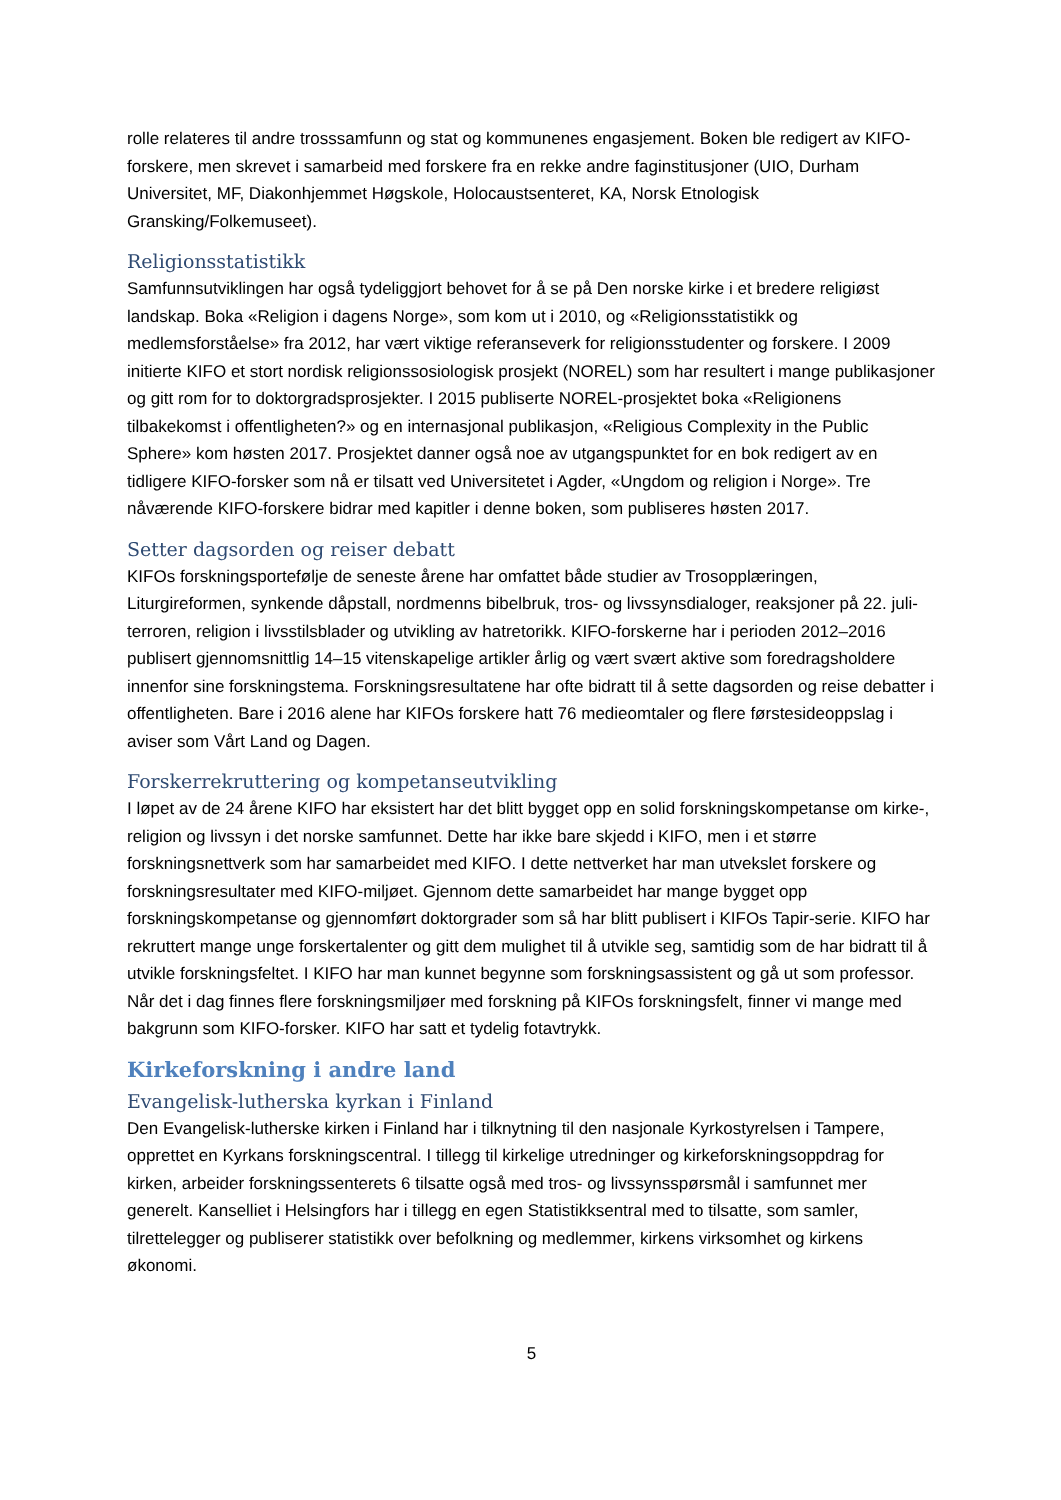rolle relateres til andre trosssamfunn og stat og kommunenes engasjement. Boken ble redigert av KIFO-forskere, men skrevet i samarbeid med forskere fra en rekke andre faginstitusjoner (UIO, Durham Universitet, MF, Diakonhjemmet Høgskole, Holocaustsenteret, KA, Norsk Etnologisk Gransking/Folkemuseet).
Religionsstatistikk
Samfunnsutviklingen har også tydeliggjort behovet for å se på Den norske kirke i et bredere religiøst landskap. Boka «Religion i dagens Norge», som kom ut i 2010, og «Religionsstatistikk og medlemsforståelse» fra 2012, har vært viktige referanseverk for religionsstudenter og forskere. I 2009 initierte KIFO et stort nordisk religionssosiologisk prosjekt (NOREL) som har resultert i mange publikasjoner og gitt rom for to doktorgradsprosjekter. I 2015 publiserte NOREL-prosjektet boka «Religionens tilbakekomst i offentligheten?» og en internasjonal publikasjon, «Religious Complexity in the Public Sphere» kom høsten 2017. Prosjektet danner også noe av utgangspunktet for en bok redigert av en tidligere KIFO-forsker som nå er tilsatt ved Universitetet i Agder, «Ungdom og religion i Norge». Tre nåværende KIFO-forskere bidrar med kapitler i denne boken, som publiseres høsten 2017.
Setter dagsorden og reiser debatt
KIFOs forskningsportefølje de seneste årene har omfattet både studier av Trosopplæringen, Liturgireformen, synkende dåpstall, nordmenns bibelbruk, tros- og livssynsdialoger, reaksjoner på 22. juli-terroren, religion i livsstilsblader og utvikling av hatretorikk. KIFO-forskerne har i perioden 2012–2016 publisert gjennomsnittlig 14–15 vitenskapelige artikler årlig og vært svært aktive som foredragsholdere innenfor sine forskningstema. Forskningsresultatene har ofte bidratt til å sette dagsorden og reise debatter i offentligheten. Bare i 2016 alene har KIFOs forskere hatt 76 medieomtaler og flere førstesideoppslag i aviser som Vårt Land og Dagen.
Forskerrekruttering og kompetanseutvikling
I løpet av de 24 årene KIFO har eksistert har det blitt bygget opp en solid forskningskompetanse om kirke-, religion og livssyn i det norske samfunnet. Dette har ikke bare skjedd i KIFO, men i et større forskningsnettverk som har samarbeidet med KIFO. I dette nettverket har man utvekslet forskere og forskningsresultater med KIFO-miljøet. Gjennom dette samarbeidet har mange bygget opp forskningskompetanse og gjennomført doktorgrader som så har blitt publisert i KIFOs Tapir-serie. KIFO har rekruttert mange unge forskertalenter og gitt dem mulighet til å utvikle seg, samtidig som de har bidratt til å utvikle forskningsfeltet. I KIFO har man kunnet begynne som forskningsassistent og gå ut som professor. Når det i dag finnes flere forskningsmiljøer med forskning på KIFOs forskningsfelt, finner vi mange med bakgrunn som KIFO-forsker. KIFO har satt et tydelig fotavtrykk.
Kirkeforskning i andre land
Evangelisk-lutherska kyrkan i Finland
Den Evangelisk-lutherske kirken i Finland har i tilknytning til den nasjonale Kyrkostyrelsen i Tampere, opprettet en Kyrkans forskningscentral. I tillegg til kirkelige utredninger og kirkeforskningsoppdrag for kirken, arbeider forskningssenterets 6 tilsatte også med tros- og livssynsspørsmål i samfunnet mer generelt. Kanselliet i Helsingfors har i tillegg en egen Statistikksentral med to tilsatte, som samler, tilrettelegger og publiserer statistikk over befolkning og medlemmer, kirkens virksomhet og kirkens økonomi.
5